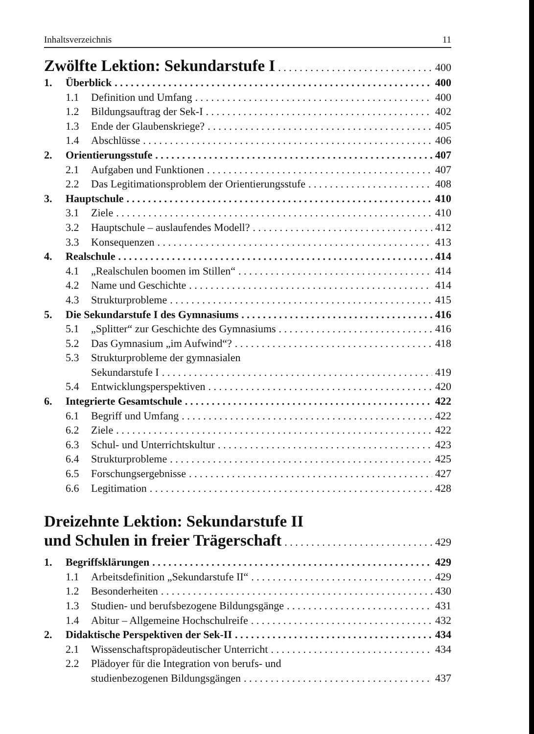Inhaltsverzeichnis 11
Zwölfte Lektion: Sekundarstufe I 400
1. Überblick 400
1.1 Definition und Umfang 400
1.2 Bildungsauftrag der Sek-I 402
1.3 Ende der Glaubenskriege? 405
1.4 Abschlüsse 406
2. Orientierungsstufe 407
2.1 Aufgaben und Funktionen 407
2.2 Das Legitimationsproblem der Orientierungsstufe 408
3. Hauptschule 410
3.1 Ziele 410
3.2 Hauptschule – auslaufendes Modell? 412
3.3 Konsequenzen 413
4. Realschule 414
4.1 „Realschulen boomen im Stillen“ 414
4.2 Name und Geschichte 414
4.3 Strukturprobleme 415
5. Die Sekundarstufe I des Gymnasiums 416
5.1 „Splitter“ zur Geschichte des Gymnasiums 416
5.2 Das Gymnasium „im Aufwind“? 418
5.3 Strukturprobleme der gymnasialen
Sekundarstufe I 419
5.4 Entwicklungsperspektiven 420
6. Integrierte Gesamtschule 422
6.1 Begriff und Umfang 422
6.2 Ziele 422
6.3 Schul- und Unterrichtskultur 423
6.4 Strukturprobleme 425
6.5 Forschungsergebnisse 427
6.6 Legitimation 428
Dreizehnte Lektion: Sekundarstufe II
und Schulen in freier Trägerschaft 429
1. Begriffsklärungen 429
1.1 Arbeitsdefinition „Sekundarstufe II“ 429
1.2 Besonderheiten 430
1.3 Studien- und berufsbezogene Bildungsgänge 431
1.4 Abitur – Allgemeine Hochschulreife 432
2. Didaktische Perspektiven der Sek-II 434
2.1 Wissenschaftspropädeutischer Unterricht 434
2.2 Plädoyer für die Integration von berufs- und
studienbezogenen Bildungsgängen 437